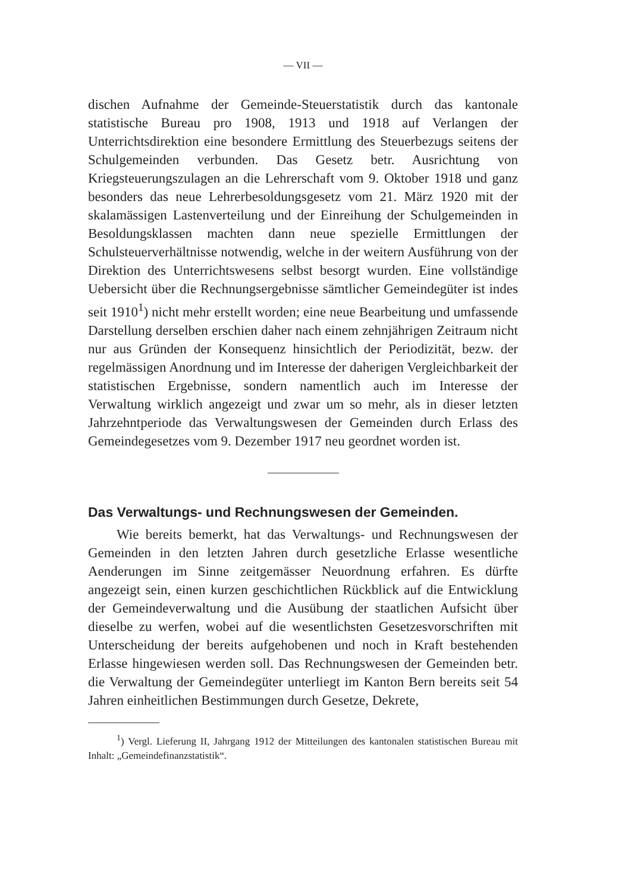— VII —
dischen Aufnahme der Gemeinde-Steuerstatistik durch das kantonale statistische Bureau pro 1908, 1913 und 1918 auf Verlangen der Unterrichtsdirektion eine besondere Ermittlung des Steuerbezugs seitens der Schulgemeinden verbunden. Das Gesetz betr. Ausrichtung von Kriegsteuerungszulagen an die Lehrerschaft vom 9. Oktober 1918 und ganz besonders das neue Lehrerbesoldungsgesetz vom 21. März 1920 mit der skalamässigen Lastenverteilung und der Einreihung der Schulgemeinden in Besoldungsklassen machten dann neue spezielle Ermittlungen der Schulsteuerverhältnisse notwendig, welche in der weitern Ausführung von der Direktion des Unterrichtswesens selbst besorgt wurden. Eine vollständige Uebersicht über die Rechnungsergebnisse sämtlicher Gemeindegüter ist indes seit 1910<sup>1</sup>) nicht mehr erstellt worden; eine neue Bearbeitung und umfassende Darstellung derselben erschien daher nach einem zehnjährigen Zeitraum nicht nur aus Gründen der Konsequenz hinsichtlich der Periodizität, bezw. der regelmässigen Anordnung und im Interesse der daherigen Vergleichbarkeit der statistischen Ergebnisse, sondern namentlich auch im Interesse der Verwaltung wirklich angezeigt und zwar um so mehr, als in dieser letzten Jahrzehntperiode das Verwaltungswesen der Gemeinden durch Erlass des Gemeindegesetzes vom 9. Dezember 1917 neu geordnet worden ist.
Das Verwaltungs- und Rechnungswesen der Gemeinden.
Wie bereits bemerkt, hat das Verwaltungs- und Rechnungswesen der Gemeinden in den letzten Jahren durch gesetzliche Erlasse wesentliche Aenderungen im Sinne zeitgemässer Neuordnung erfahren. Es dürfte angezeigt sein, einen kurzen geschichtlichen Rückblick auf die Entwicklung der Gemeindeverwaltung und die Ausübung der staatlichen Aufsicht über dieselbe zu werfen, wobei auf die wesentlichsten Gesetzesvorschriften mit Unterscheidung der bereits aufgehobenen und noch in Kraft bestehenden Erlasse hingewiesen werden soll. Das Rechnungswesen der Gemeinden betr. die Verwaltung der Gemeindegüter unterliegt im Kanton Bern bereits seit 54 Jahren einheitlichen Bestimmungen durch Gesetze, Dekrete,
<sup>1</sup>) Vergl. Lieferung II, Jahrgang 1912 der Mitteilungen des kantonalen statistischen Bureau mit Inhalt: „Gemeindefinanzstatistik“.